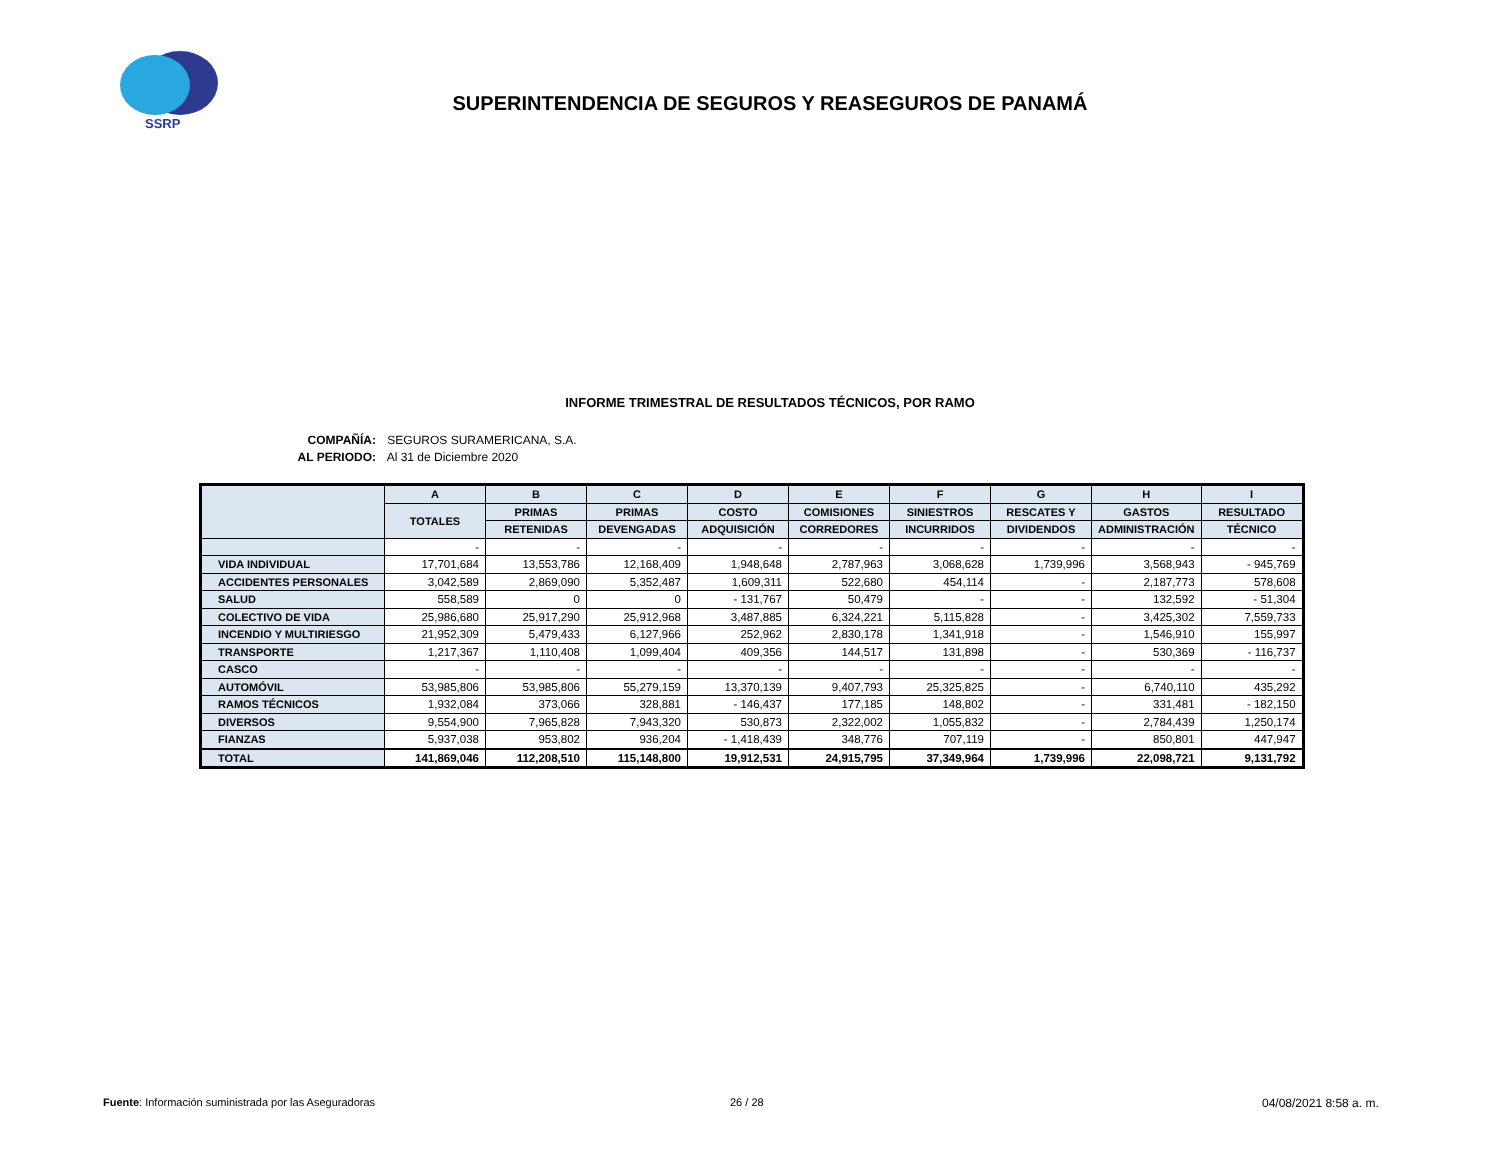SSRP
SUPERINTENDENCIA DE SEGUROS Y REASEGUROS DE PANAMÁ
INFORME TRIMESTRAL DE RESULTADOS TÉCNICOS, POR RAMO
COMPAÑÍA: SEGUROS SURAMERICANA, S.A.
AL PERIODO: Al 31 de Diciembre 2020
| | A | B | C | D | E | F | G | H | I |
| --- | --- | --- | --- | --- | --- | --- | --- | --- | --- |
| | TOTALES | PRIMAS | PRIMAS | COSTO | COMISIONES | SINIESTROS | RESCATES Y | GASTOS | RESULTADO |
| | | RETENIDAS | DEVENGADAS | ADQUISICIÓN | CORREDORES | INCURRIDOS | DIVIDENDOS | ADMINISTRACIÓN | TÉCNICO |
| | - | - | - | - | - | - | - | - | - |
| VIDA INDIVIDUAL | 17,701,684 | 13,553,786 | 12,168,409 | 1,948,648 | 2,787,963 | 3,068,628 | 1,739,996 | 3,568,943 | - 945,769 |
| ACCIDENTES PERSONALES | 3,042,589 | 2,869,090 | 5,352,487 | 1,609,311 | 522,680 | 454,114 | - | 2,187,773 | 578,608 |
| SALUD | 558,589 | 0 | 0 | - 131,767 | 50,479 | - | - | 132,592 | - 51,304 |
| COLECTIVO DE VIDA | 25,986,680 | 25,917,290 | 25,912,968 | 3,487,885 | 6,324,221 | 5,115,828 | - | 3,425,302 | 7,559,733 |
| INCENDIO Y MULTIRIESGO | 21,952,309 | 5,479,433 | 6,127,966 | 252,962 | 2,830,178 | 1,341,918 | - | 1,546,910 | 155,997 |
| TRANSPORTE | 1,217,367 | 1,110,408 | 1,099,404 | 409,356 | 144,517 | 131,898 | - | 530,369 | - 116,737 |
| CASCO | - | - | - | - | - | - | - | - | - |
| AUTOMÓVIL | 53,985,806 | 53,985,806 | 55,279,159 | 13,370,139 | 9,407,793 | 25,325,825 | - | 6,740,110 | 435,292 |
| RAMOS TÉCNICOS | 1,932,084 | 373,066 | 328,881 | - 146,437 | 177,185 | 148,802 | - | 331,481 | - 182,150 |
| DIVERSOS | 9,554,900 | 7,965,828 | 7,943,320 | 530,873 | 2,322,002 | 1,055,832 | - | 2,784,439 | 1,250,174 |
| FIANZAS | 5,937,038 | 953,802 | 936,204 | - 1,418,439 | 348,776 | 707,119 | - | 850,801 | 447,947 |
| TOTAL | 141,869,046 | 112,208,510 | 115,148,800 | 19,912,531 | 24,915,795 | 37,349,964 | 1,739,996 | 22,098,721 | 9,131,792 |
Fuente: Información suministrada por las Aseguradoras
26 / 28 04/08/2021 8:58 a. m.